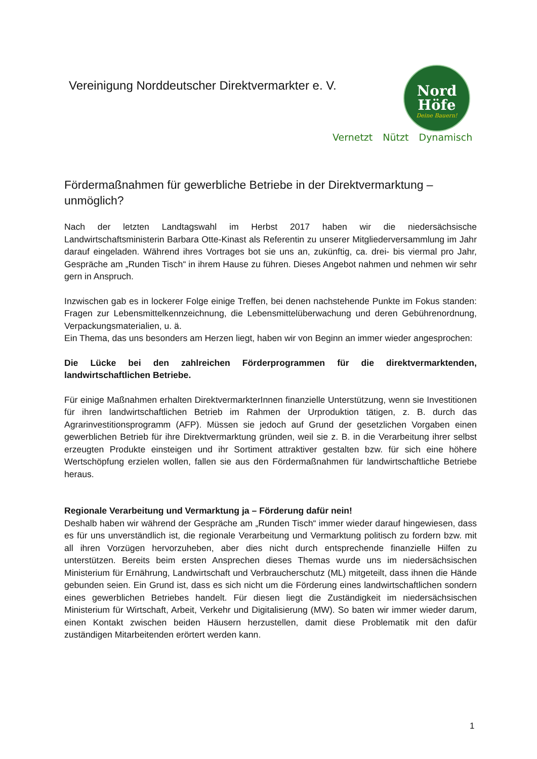Vereinigung Norddeutscher Direktvermarkter e. V.
Nord
Höfe
Deine Bauern!
Vernetzt Nützt Dynamisch
Fördermaßnahmen für gewerbliche Betriebe in der Direktvermarktung – unmöglich?
Nach der letzten Landtagswahl im Herbst 2017 haben wir die niedersächsische Landwirtschaftsministerin Barbara Otte-Kinast als Referentin zu unserer Mitgliederversammlung im Jahr darauf eingeladen. Während ihres Vortrages bot sie uns an, zukünftig, ca. drei- bis viermal pro Jahr, Gespräche am „Runden Tisch“ in ihrem Hause zu führen. Dieses Angebot nahmen und nehmen wir sehr gern in Anspruch.
Inzwischen gab es in lockerer Folge einige Treffen, bei denen nachstehende Punkte im Fokus standen: Fragen zur Lebensmittelkennzeichnung, die Lebensmittelüberwachung und deren Gebührenordnung, Verpackungsmaterialien, u. ä.
Ein Thema, das uns besonders am Herzen liegt, haben wir von Beginn an immer wieder angesprochen:
Die Lücke bei den zahlreichen Förderprogrammen für die direktvermarktenden, landwirtschaftlichen Betriebe.
Für einige Maßnahmen erhalten DirektvermarkterInnen finanzielle Unterstützung, wenn sie Investitionen für ihren landwirtschaftlichen Betrieb im Rahmen der Urproduktion tätigen, z. B. durch das Agrarinvestitionsprogramm (AFP). Müssen sie jedoch auf Grund der gesetzlichen Vorgaben einen gewerblichen Betrieb für ihre Direktvermarktung gründen, weil sie z. B. in die Verarbeitung ihrer selbst erzeugten Produkte einsteigen und ihr Sortiment attraktiver gestalten bzw. für sich eine höhere Wertschöpfung erzielen wollen, fallen sie aus den Fördermaßnahmen für landwirtschaftliche Betriebe heraus.
Regionale Verarbeitung und Vermarktung ja – Förderung dafür nein!
Deshalb haben wir während der Gespräche am „Runden Tisch“ immer wieder darauf hingewiesen, dass es für uns unverständlich ist, die regionale Verarbeitung und Vermarktung politisch zu fordern bzw. mit all ihren Vorzügen hervorzuheben, aber dies nicht durch entsprechende finanzielle Hilfen zu unterstützen. Bereits beim ersten Ansprechen dieses Themas wurde uns im niedersächsischen Ministerium für Ernährung, Landwirtschaft und Verbraucherschutz (ML) mitgeteilt, dass ihnen die Hände gebunden seien. Ein Grund ist, dass es sich nicht um die Förderung eines landwirtschaftlichen sondern eines gewerblichen Betriebes handelt. Für diesen liegt die Zuständigkeit im niedersächsischen Ministerium für Wirtschaft, Arbeit, Verkehr und Digitalisierung (MW). So baten wir immer wieder darum, einen Kontakt zwischen beiden Häusern herzustellen, damit diese Problematik mit den dafür zuständigen Mitarbeitenden erörtert werden kann.
1